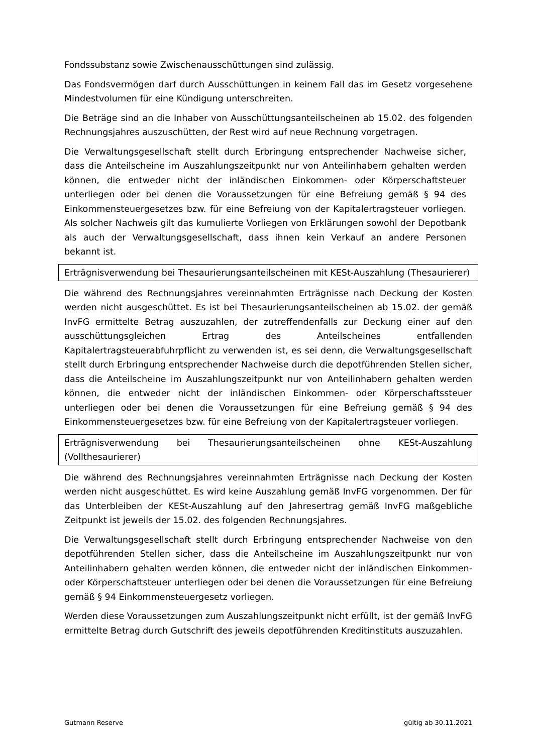Fondssubstanz sowie Zwischenausschüttungen sind zulässig.
Das Fondsvermögen darf durch Ausschüttungen in keinem Fall das im Gesetz vorgesehene Mindestvolumen für eine Kündigung unterschreiten.
Die Beträge sind an die Inhaber von Ausschüttungsanteilscheinen ab 15.02. des folgenden Rechnungsjahres auszuschütten, der Rest wird auf neue Rechnung vorgetragen.
Die Verwaltungsgesellschaft stellt durch Erbringung entsprechender Nachweise sicher, dass die Anteilscheine im Auszahlungszeitpunkt nur von Anteilinhabern gehalten werden können, die entweder nicht der inländischen Einkommen- oder Körperschaftsteuer unterliegen oder bei denen die Voraussetzungen für eine Befreiung gemäß § 94 des Einkommensteuergesetzes bzw. für eine Befreiung von der Kapitalertragsteuer vorliegen. Als solcher Nachweis gilt das kumulierte Vorliegen von Erklärungen sowohl der Depotbank als auch der Verwaltungsgesellschaft, dass ihnen kein Verkauf an andere Personen bekannt ist.
Erträgnisverwendung bei Thesaurierungsanteilscheinen mit KESt-Auszahlung (Thesaurierer)
Die während des Rechnungsjahres vereinnahmten Erträgnisse nach Deckung der Kosten werden nicht ausgeschüttet. Es ist bei Thesaurierungsanteilscheinen ab 15.02. der gemäß InvFG ermittelte Betrag auszuzahlen, der zutreffendenfalls zur Deckung einer auf den ausschüttungsgleichen Ertrag des Anteilscheines entfallenden Kapitalertragsteuerabfuhrpflicht zu verwenden ist, es sei denn, die Verwaltungsgesellschaft stellt durch Erbringung entsprechender Nachweise durch die depotführenden Stellen sicher, dass die Anteilscheine im Auszahlungszeitpunkt nur von Anteilinhabern gehalten werden können, die entweder nicht der inländischen Einkommen- oder Körperschaftssteuer unterliegen oder bei denen die Voraussetzungen für eine Befreiung gemäß § 94 des Einkommensteuergesetzes bzw. für eine Befreiung von der Kapitalertragsteuer vorliegen.
Erträgnisverwendung bei Thesaurierungsanteilscheinen ohne KESt-Auszahlung (Vollthesaurierer)
Die während des Rechnungsjahres vereinnahmten Erträgnisse nach Deckung der Kosten werden nicht ausgeschüttet. Es wird keine Auszahlung gemäß InvFG vorgenommen. Der für das Unterbleiben der KESt-Auszahlung auf den Jahresertrag gemäß InvFG maßgebliche Zeitpunkt ist jeweils der 15.02. des folgenden Rechnungsjahres.
Die Verwaltungsgesellschaft stellt durch Erbringung entsprechender Nachweise von den depotführenden Stellen sicher, dass die Anteilscheine im Auszahlungszeitpunkt nur von Anteilinhabern gehalten werden können, die entweder nicht der inländischen Einkommen- oder Körperschaftsteuer unterliegen oder bei denen die Voraussetzungen für eine Befreiung gemäß § 94 Einkommensteuergesetz vorliegen.
Werden diese Voraussetzungen zum Auszahlungszeitpunkt nicht erfüllt, ist der gemäß InvFG ermittelte Betrag durch Gutschrift des jeweils depotführenden Kreditinstituts auszuzahlen.
Gutmann Reserve gültig ab 30.11.2021